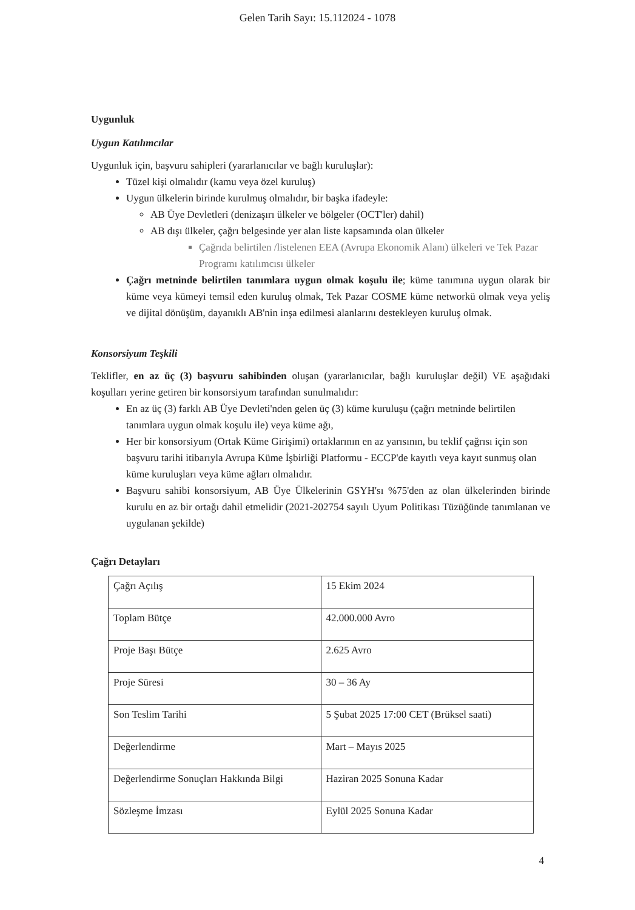Gelen Tarih Sayı: 15.112024 - 1078
Uygunluk
Uygun Katılımcılar
Uygunluk için, başvuru sahipleri (yararlanıcılar ve bağlı kuruluşlar):
Tüzel kişi olmalıdır (kamu veya özel kuruluş)
Uygun ülkelerin birinde kurulmuş olmalıdır, bir başka ifadeyle:
AB Üye Devletleri (denizaşırı ülkeler ve bölgeler (OCT'ler) dahil)
AB dışı ülkeler, çağrı belgesinde yer alan liste kapsamında olan ülkeler
Çağrıda belirtilen /listelenen EEA (Avrupa Ekonomik Alanı) ülkeleri ve Tek Pazar Programı katılımcısı ülkeler
Çağrı metninde belirtilen tanımlara uygun olmak koşulu ile; küme tanımına uygun olarak bir küme veya kümeyi temsil eden kuruluş olmak, Tek Pazar COSME küme networkü olmak veya yeliş ve dijital dönüşüm, dayanıklı AB'nin inşa edilmesi alanlarını destekleyen kuruluş olmak.
Konsorsiyum Teşkili
Teklifler, en az üç (3) başvuru sahibinden oluşan (yararlanıcılar, bağlı kuruluşlar değil) VE aşağıdaki koşulları yerine getiren bir konsorsiyum tarafından sunulmalıdır:
En az üç (3) farklı AB Üye Devleti'nden gelen üç (3) küme kuruluşu (çağrı metninde belirtilen tanımlara uygun olmak koşulu ile) veya küme ağı,
Her bir konsorsiyum (Ortak Küme Girişimi) ortaklarının en az yarısının, bu teklif çağrısı için son başvuru tarihi itibarıyla Avrupa Küme İşbirliği Platformu - ECCP'de kayıtlı veya kayıt sunmuş olan küme kuruluşları veya küme ağları olmalıdır.
Başvuru sahibi konsorsiyum, AB Üye Ülkelerinin GSYH'sı %75'den az olan ülkelerinden birinde kurulu en az bir ortağı dahil etmelidir (2021-202754 sayılı Uyum Politikası Tüzüğünde tanımlanan ve uygulanan şekilde)
Çağrı Detayları
| Çağrı Açılış | 15 Ekim 2024 |
| Toplam Bütçe | 42.000.000 Avro |
| Proje Başı Bütçe | 2.625 Avro |
| Proje Süresi | 30 – 36 Ay |
| Son Teslim Tarihi | 5 Şubat 2025 17:00 CET (Brüksel saati) |
| Değerlendirme | Mart – Mayıs 2025 |
| Değerlendirme Sonuçları Hakkında Bilgi | Haziran 2025 Sonuna Kadar |
| Sözleşme İmzası | Eylül 2025 Sonuna Kadar |
4